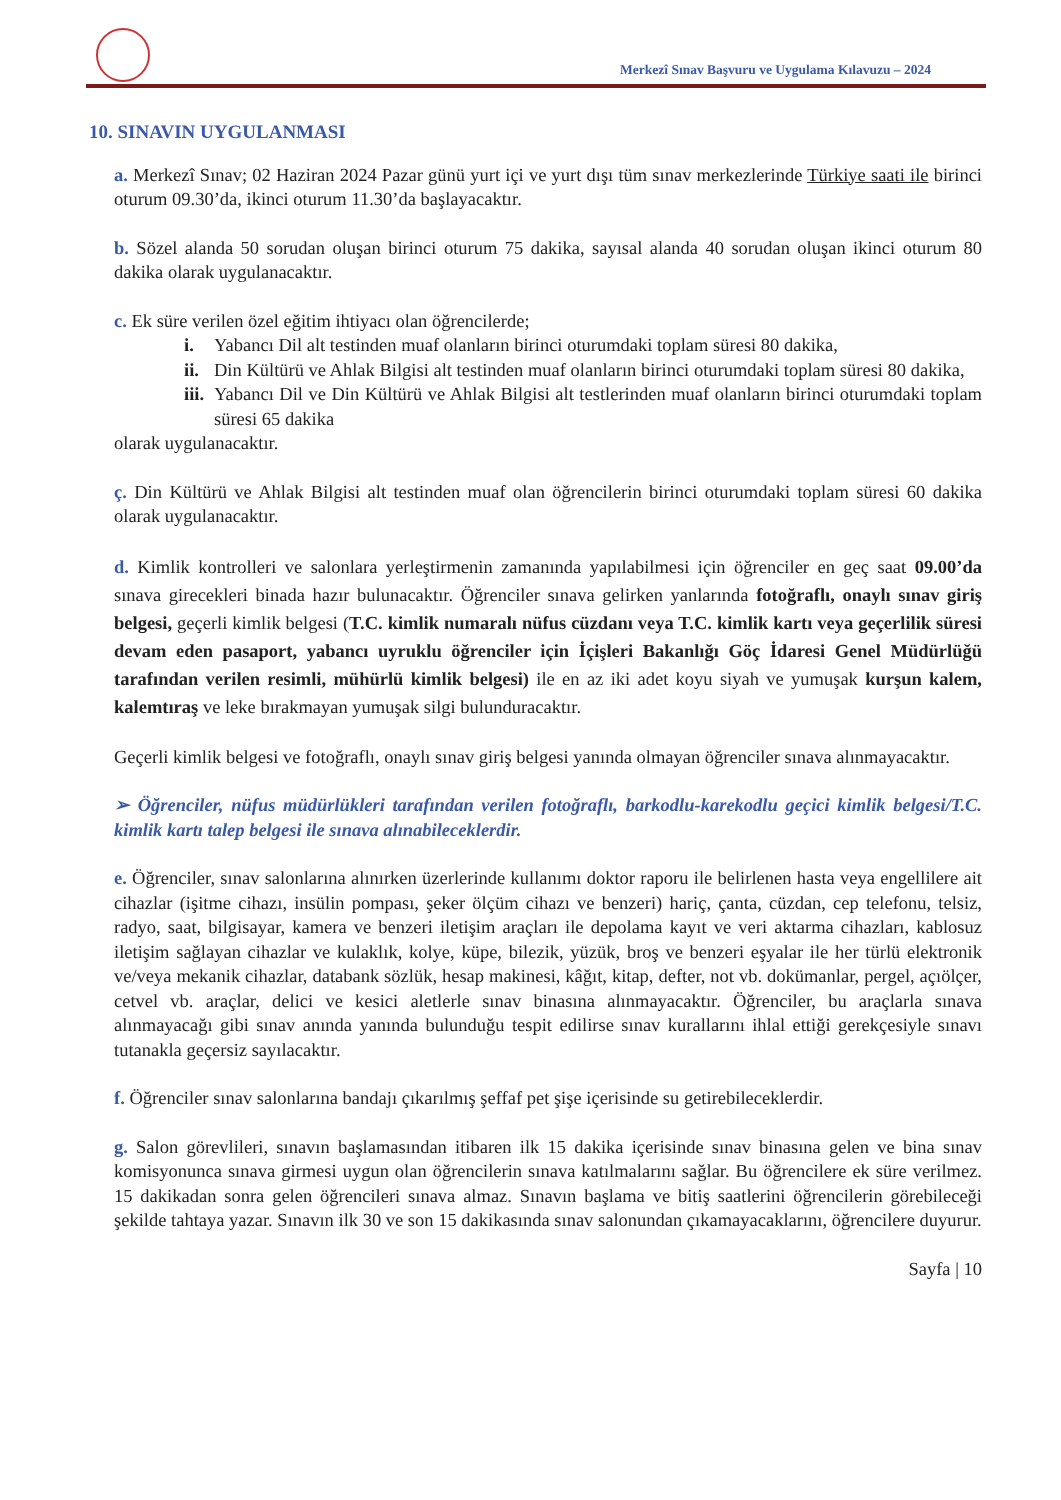Merkezî Sınav Başvuru ve Uygulama Kılavuzu – 2024
10. SINAVIN UYGULANMASI
a. Merkezî Sınav; 02 Haziran 2024 Pazar günü yurt içi ve yurt dışı tüm sınav merkezlerinde Türkiye saati ile birinci oturum 09.30’da, ikinci oturum 11.30’da başlayacaktır.
b. Sözel alanda 50 sorudan oluşan birinci oturum 75 dakika, sayısal alanda 40 sorudan oluşan ikinci oturum 80 dakika olarak uygulanacaktır.
c. Ek süre verilen özel eğitim ihtiyacı olan öğrencilerde;
i. Yabancı Dil alt testinden muaf olanların birinci oturumdaki toplam süresi 80 dakika,
ii. Din Kültürü ve Ahlak Bilgisi alt testinden muaf olanların birinci oturumdaki toplam süresi 80 dakika,
iii. Yabancı Dil ve Din Kültürü ve Ahlak Bilgisi alt testlerinden muaf olanların birinci oturumdaki toplam süresi 65 dakika
olarak uygulanacaktır.
ç. Din Kültürü ve Ahlak Bilgisi alt testinden muaf olan öğrencilerin birinci oturumdaki toplam süresi 60 dakika olarak uygulanacaktır.
d. Kimlik kontrolleri ve salonlara yerleştirmenin zamanında yapılabilmesi için öğrenciler en geç saat 09.00’da sınava girecekleri binada hazır bulunacaktır. Öğrenciler sınava gelirken yanlarında fotoğraflı, onaylı sınav giriş belgesi, geçerli kimlik belgesi (T.C. kimlik numaralı nüfus cüzdanı veya T.C. kimlik kartı veya geçerlilik süresi devam eden pasaport, yabancı uyruklu öğrenciler için İçişleri Bakanlığı Göç İdaresi Genel Müdürlüğü tarafından verilen resimli, mühürlü kimlik belgesi) ile en az iki adet koyu siyah ve yumuşak kurşun kalem, kalemtıraş ve leke bırakmayan yumuşak silgi bulunduracaktır.
Geçerli kimlik belgesi ve fotoğraflı, onaylı sınav giriş belgesi yanında olmayan öğrenciler sınava alınmayacaktır.
➢ Öğrenciler, nüfus müdürlükleri tarafından verilen fotoğraflı, barkodlu-karekodlu geçici kimlik belgesi/T.C. kimlik kartı talep belgesi ile sınava alınabileceklerdir.
e. Öğrenciler, sınav salonlarına alınırken üzerlerinde kullanımı doktor raporu ile belirlenen hasta veya engellilere ait cihazlar (işitme cihazı, insülin pompası, şeker ölçüm cihazı ve benzeri) hariç, çanta, cüzdan, cep telefonu, telsiz, radyo, saat, bilgisayar, kamera ve benzeri iletişim araçları ile depolama kayıt ve veri aktarma cihazları, kablosuz iletişim sağlayan cihazlar ve kulaklık, kolye, küpe, bilezik, yüzük, broş ve benzeri eşyalar ile her türlü elektronik ve/veya mekanik cihazlar, databank sözlük, hesap makinesi, kâğıt, kitap, defter, not vb. dokümanlar, pergel, açıölçer, cetvel vb. araçlar, delici ve kesici aletlerle sınav binasına alınmayacaktır. Öğrenciler, bu araçlarla sınava alınmayacağı gibi sınav anında yanında bulunduğu tespit edilirse sınav kurallarını ihlal ettiği gerekçesiyle sınavı tutanakla geçersiz sayılacaktır.
f. Öğrenciler sınav salonlarına bandajı çıkarılmış şeffaf pet şişe içerisinde su getirebileceklerdir.
g. Salon görevlileri, sınavın başlamasından itibaren ilk 15 dakika içerisinde sınav binasına gelen ve bina sınav komisyonunca sınava girmesi uygun olan öğrencilerin sınava katılmalarını sağlar. Bu öğrencilere ek süre verilmez. 15 dakikadan sonra gelen öğrencileri sınava almaz. Sınavın başlama ve bitiş saatlerini öğrencilerin görebileceği şekilde tahtaya yazar. Sınavın ilk 30 ve son 15 dakikasında sınav salonundan çıkamayacaklarını, öğrencilere duyurur.
Sayfa | 10